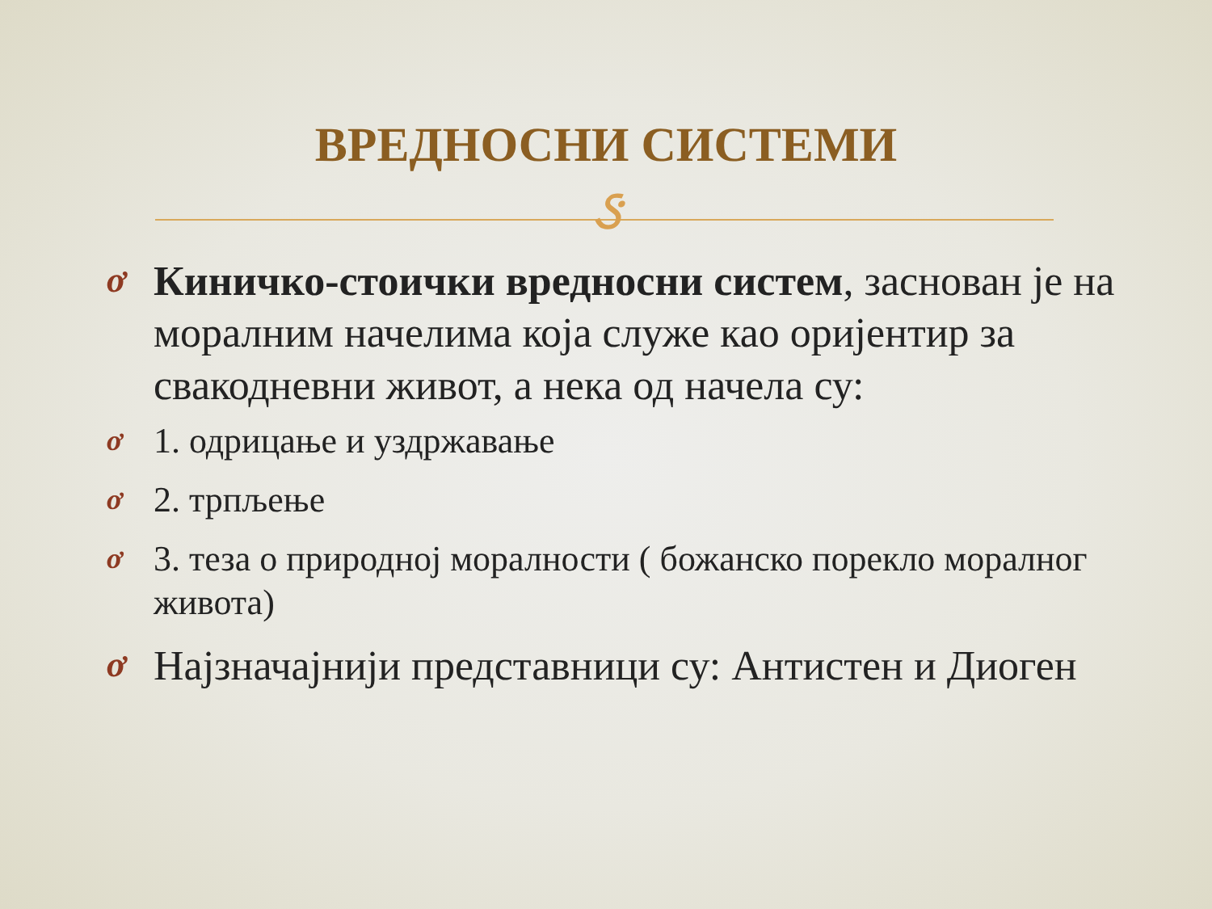ВРЕДНОСНИ СИСТЕМИ
ઙ
ơ Киничко-стоички вредносни систем, заснован је на моралним начелима која служе као оријентир за свакодневни живот, а нека од начела су:
ơ 1. одрицање и уздржавање
ơ 2. трпљење
ơ 3. теза о природној моралности ( божанско порекло моралног живота)
ơ Најзначајнији представници су: Антистен и Диоген